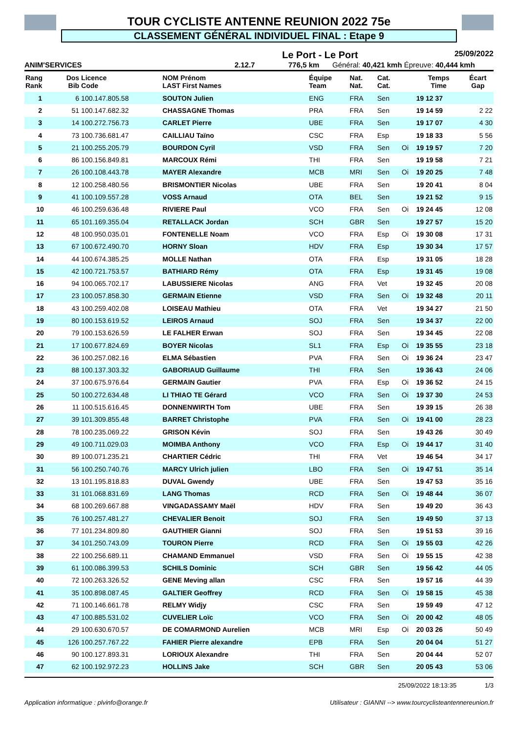TOUR CYCLISTE ANTENNE REUNION 2022 75e
CLASSEMENT GÉNÉRAL INDIVIDUEL FINAL : Etape 9
Le Port - Le Port 25/09/2022
ANIM'SERVICES 2.12.7 776,5 km Général: 40,421 kmh Épreuve: 40,444 kmh
| Rang Rank | Dos Bib | Licence Code | NOM Prénom LAST First Names | Équipe Team | Nat. Nat. | Cat. Cat. | | Temps Time | Écart Gap |
| --- | --- | --- | --- | --- | --- | --- | --- | --- | --- |
| 1 | 6 | 100.147.805.58 | SOUTON Julien | ENG | FRA | Sen | | 19 12 37 | |
| 2 | 51 | 100.147.682.32 | CHASSAGNE Thomas | PRA | FRA | Sen | | 19 14 59 | 2 22 |
| 3 | 14 | 100.272.756.73 | CARLET Pierre | UBE | FRA | Sen | | 19 17 07 | 4 30 |
| 4 | 73 | 100.736.681.47 | CAILLIAU Taïno | CSC | FRA | Esp | | 19 18 33 | 5 56 |
| 5 | 21 | 100.255.205.79 | BOURDON Cyril | VSD | FRA | Sen | Oi | 19 19 57 | 7 20 |
| 6 | 86 | 100.156.849.81 | MARCOUX Rémi | THI | FRA | Sen | | 19 19 58 | 7 21 |
| 7 | 26 | 100.108.443.78 | MAYER Alexandre | MCB | MRI | Sen | Oi | 19 20 25 | 7 48 |
| 8 | 12 | 100.258.480.56 | BRISMONTIER Nicolas | UBE | FRA | Sen | | 19 20 41 | 8 04 |
| 9 | 41 | 100.109.557.28 | VOSS Arnaud | OTA | BEL | Sen | | 19 21 52 | 9 15 |
| 10 | 46 | 100.259.636.48 | RIVIERE Paul | VCO | FRA | Sen | Oi | 19 24 45 | 12 08 |
| 11 | 65 | 101.169.355.04 | RETALLACK Jordan | SCH | GBR | Sen | | 19 27 57 | 15 20 |
| 12 | 48 | 100.950.035.01 | FONTENELLE Noam | VCO | FRA | Esp | Oi | 19 30 08 | 17 31 |
| 13 | 67 | 100.672.490.70 | HORNY Sloan | HDV | FRA | Esp | | 19 30 34 | 17 57 |
| 14 | 44 | 100.674.385.25 | MOLLE Nathan | OTA | FRA | Esp | | 19 31 05 | 18 28 |
| 15 | 42 | 100.721.753.57 | BATHIARD Rémy | OTA | FRA | Esp | | 19 31 45 | 19 08 |
| 16 | 94 | 100.065.702.17 | LABUSSIERE Nicolas | ANG | FRA | Vet | | 19 32 45 | 20 08 |
| 17 | 23 | 100.057.858.30 | GERMAIN Etienne | VSD | FRA | Sen | Oi | 19 32 48 | 20 11 |
| 18 | 43 | 100.259.402.08 | LOISEAU Mathieu | OTA | FRA | Vet | | 19 34 27 | 21 50 |
| 19 | 80 | 100.153.619.52 | LEIROS Arnaud | SOJ | FRA | Sen | | 19 34 37 | 22 00 |
| 20 | 79 | 100.153.626.59 | LE FALHER Erwan | SOJ | FRA | Sen | | 19 34 45 | 22 08 |
| 21 | 17 | 100.677.824.69 | BOYER Nicolas | SL1 | FRA | Esp | Oi | 19 35 55 | 23 18 |
| 22 | 36 | 100.257.082.16 | ELMA Sébastien | PVA | FRA | Sen | Oi | 19 36 24 | 23 47 |
| 23 | 88 | 100.137.303.32 | GABORIAUD Guillaume | THI | FRA | Sen | | 19 36 43 | 24 06 |
| 24 | 37 | 100.675.976.64 | GERMAIN Gautier | PVA | FRA | Esp | Oi | 19 36 52 | 24 15 |
| 25 | 50 | 100.272.634.48 | LI THIAO TE Gérard | VCO | FRA | Sen | Oi | 19 37 30 | 24 53 |
| 26 | 11 | 100.515.616.45 | DONNENWIRTH Tom | UBE | FRA | Sen | | 19 39 15 | 26 38 |
| 27 | 39 | 101.309.855.48 | BARRET Christophe | PVA | FRA | Sen | Oi | 19 41 00 | 28 23 |
| 28 | 78 | 100.235.069.22 | GRISON Kévin | SOJ | FRA | Sen | | 19 43 26 | 30 49 |
| 29 | 49 | 100.711.029.03 | MOIMBA Anthony | VCO | FRA | Esp | Oi | 19 44 17 | 31 40 |
| 30 | 89 | 100.071.235.21 | CHARTIER Cédric | THI | FRA | Vet | | 19 46 54 | 34 17 |
| 31 | 56 | 100.250.740.76 | MARCY Ulrich julien | LBO | FRA | Sen | Oi | 19 47 51 | 35 14 |
| 32 | 13 | 101.195.818.83 | DUVAL Gwendy | UBE | FRA | Sen | | 19 47 53 | 35 16 |
| 33 | 31 | 101.068.831.69 | LANG Thomas | RCD | FRA | Sen | Oi | 19 48 44 | 36 07 |
| 34 | 68 | 100.269.667.88 | VINGADASSAMY Maël | HDV | FRA | Sen | | 19 49 20 | 36 43 |
| 35 | 76 | 100.257.481.27 | CHEVALIER Benoit | SOJ | FRA | Sen | | 19 49 50 | 37 13 |
| 36 | 77 | 101.234.809.80 | GAUTHIER Gianni | SOJ | FRA | Sen | | 19 51 53 | 39 16 |
| 37 | 34 | 101.250.743.09 | TOURON Pierre | RCD | FRA | Sen | Oi | 19 55 03 | 42 26 |
| 38 | 22 | 100.256.689.11 | CHAMAND Emmanuel | VSD | FRA | Sen | Oi | 19 55 15 | 42 38 |
| 39 | 61 | 100.086.399.53 | SCHILS Dominic | SCH | GBR | Sen | | 19 56 42 | 44 05 |
| 40 | 72 | 100.263.326.52 | GENE Meving allan | CSC | FRA | Sen | | 19 57 16 | 44 39 |
| 41 | 35 | 100.898.087.45 | GALTIER Geoffrey | RCD | FRA | Sen | Oi | 19 58 15 | 45 38 |
| 42 | 71 | 100.146.661.78 | RELMY Widjy | CSC | FRA | Sen | | 19 59 49 | 47 12 |
| 43 | 47 | 100.885.531.02 | CUVELIER Loïc | VCO | FRA | Sen | Oi | 20 00 42 | 48 05 |
| 44 | 29 | 100.630.670.57 | DE COMARMOND Aurelien | MCB | MRI | Esp | Oi | 20 03 26 | 50 49 |
| 45 | 126 | 100.257.767.22 | FAHIER Pierre alexandre | EPB | FRA | Sen | | 20 04 04 | 51 27 |
| 46 | 90 | 100.127.893.31 | LORIOUX Alexandre | THI | FRA | Sen | | 20 04 44 | 52 07 |
| 47 | 62 | 100.192.972.23 | HOLLINS Jake | SCH | GBR | Sen | | 20 05 43 | 53 06 |
25/09/2022 18:13:35 1/3
Application informatique : plvinfo@orange.fr Utilisateur : GIANNI --> www.tourcyclisteantennereunion.fr